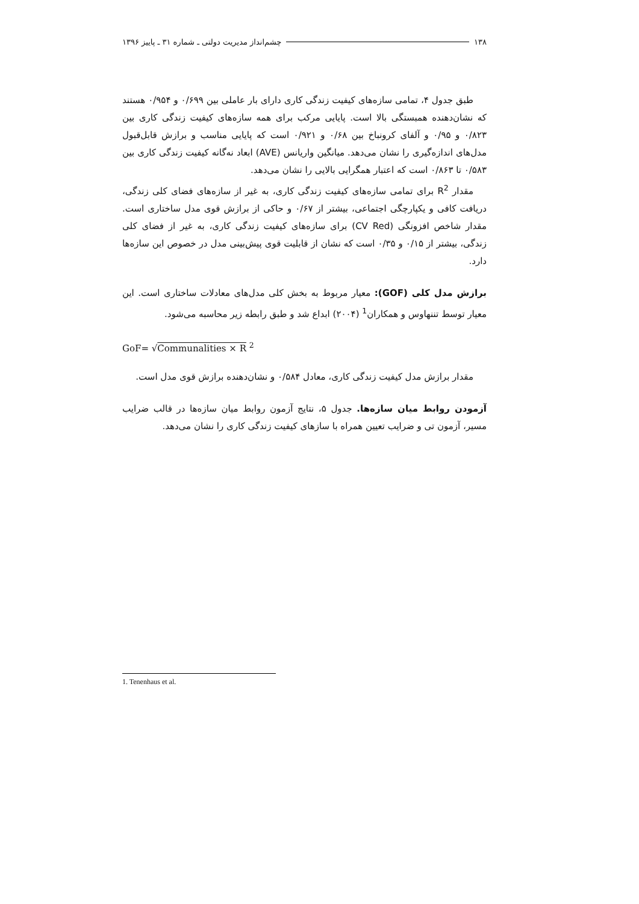۱۳۸ چشم‌انداز مدیریت دولتی ـ شماره ۳۱ ـ پاییز ۱۳۹۶
طبق جدول ۴، تمامی سازه‌های کیفیت زندگی کاری دارای بار عاملی بین ۰/۶۹۹ و ۰/۹۵۴ هستند که نشان‌دهنده همبستگی بالا است. پایایی مرکب برای همه سازه‌های کیفیت زندگی کاری بین ۰/۸۲۳ و ۰/۹۵ و آلفای کرونباخ بین ۰/۶۸ و ۰/۹۲۱ است که پایایی مناسب و برازش قابل‌قبول مدل‌های اندازه‌گیری را نشان می‌دهد. میانگین واریانس (AVE) ابعاد نه‌گانه کیفیت زندگی کاری بین ۰/۵۸۳ تا ۰/۸۶۳ است که اعتبار همگرایی بالایی را نشان می‌دهد.
مقدار R<sup>2</sup> برای تمامی سازه‌های کیفیت زندگی کاری، به غیر از سازه‌های فضای کلی زندگی، دریافت کافی و یکپارچگی اجتماعی، بیشتر از ۰/۶۷ و حاکی از برازش قوی مدل ساختاری است. مقدار شاخص افزونگی (CV Red) برای سازه‌های کیفیت زندگی کاری، به غیر از فضای کلی زندگی، بیشتر از ۰/۱۵ و ۰/۳۵ است که نشان از قابلیت قوی پیش‌بینی مدل در خصوص این سازه‌ها دارد.
برازش مدل کلی (GOF): معیار مربوط به بخش کلی مدل‌های معادلات ساختاری است. این معیار توسط تننهاوس و همکاران<sup>1</sup> (۲۰۰۴) ابداع شد و طبق رابطه زیر محاسبه می‌شود.
GoF= √Communalities × R <sup>2</sup>
مقدار برازش مدل کیفیت زندگی کاری، معادل ۰/۵۸۴ و نشان‌دهنده برازش قوی مدل است.
آزمودن روابط میان سازه‌ها. جدول ۵، نتایج آزمون روابط میان سازه‌ها در قالب ضرایب مسیر، آزمون تی و ضرایب تعیین همراه با سازهای کیفیت زندگی کاری را نشان می‌دهد.
1. Tenenhaus et al.